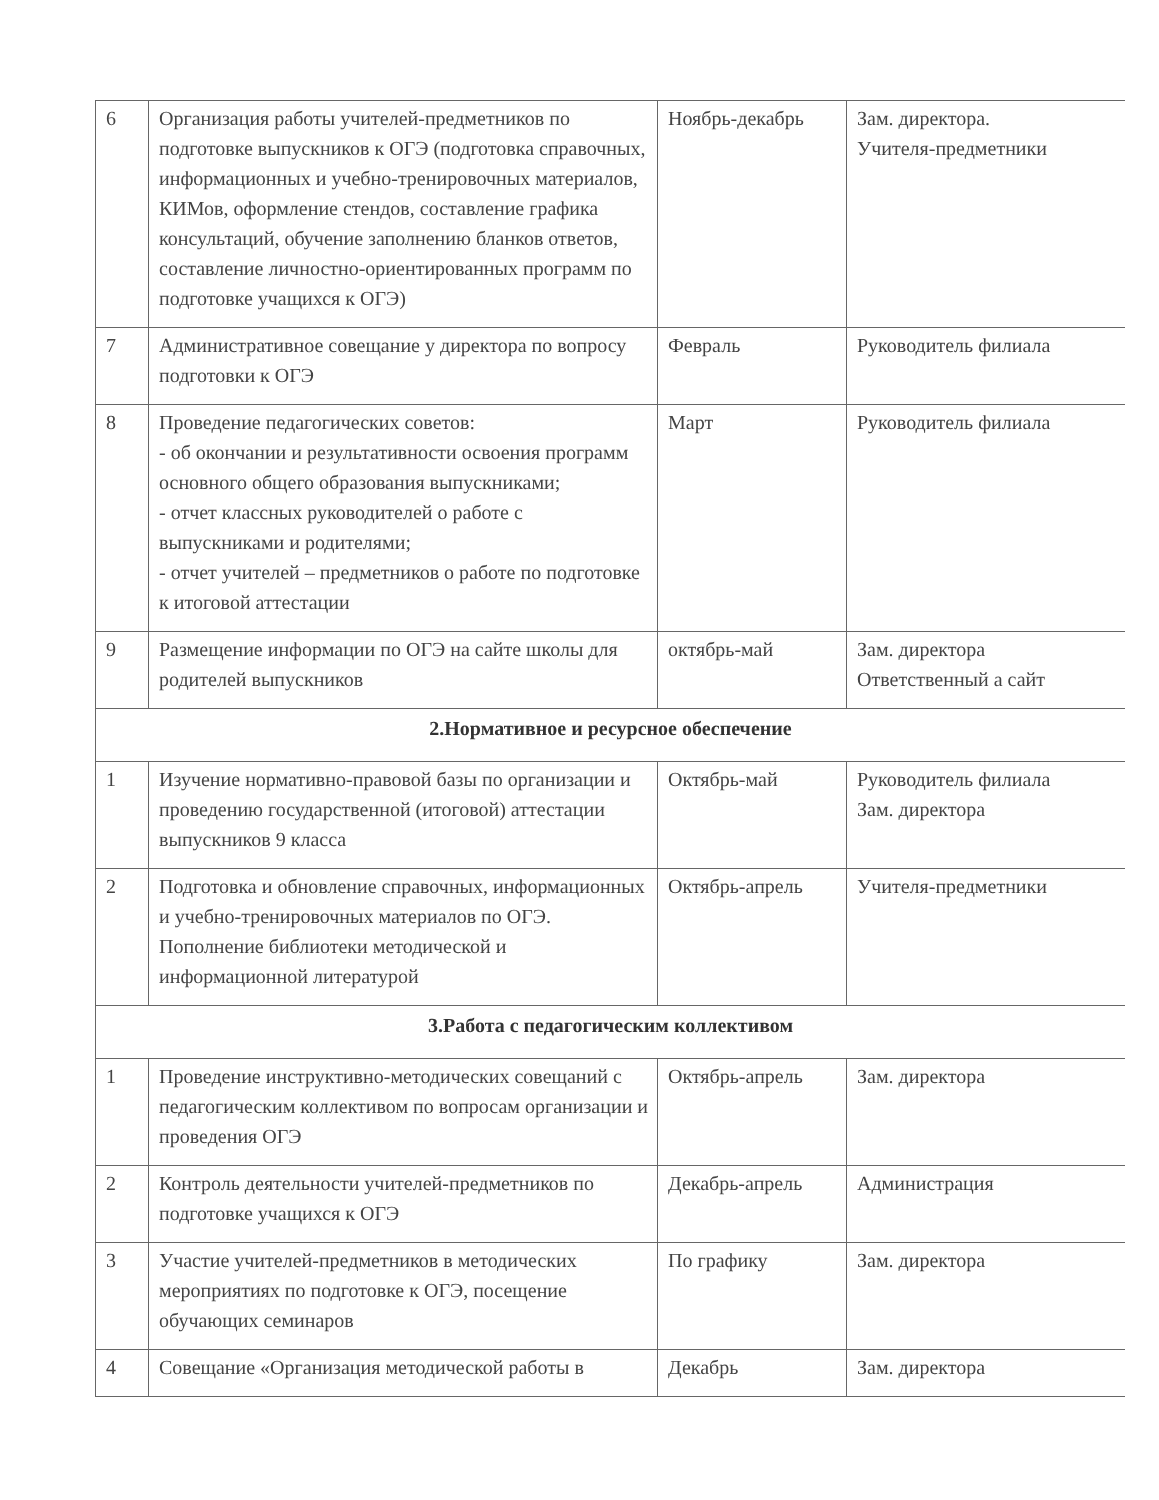| 6 | Организация работы учителей-предметников по подготовке выпускников к ОГЭ (подготовка справочных, информационных и учебно-тренировочных материалов, КИМов, оформление стендов, составление графика консультаций, обучение заполнению бланков ответов, составление личностно-ориентированных программ по подготовке учащихся к ОГЭ) | Ноябрь-декабрь | Зам. директора. Учителя-предметники |
| 7 | Административное совещание у директора по вопросу подготовки к ОГЭ | Февраль | Руководитель филиала |
| 8 | Проведение педагогических советов: - об окончании и результативности освоения программ основного общего образования выпускниками; - отчет классных руководителей о работе с выпускниками и родителями; - отчет учителей – предметников о работе по подготовке к итоговой аттестации | Март | Руководитель филиала |
| 9 | Размещение информации по ОГЭ на сайте школы для родителей выпускников | октябрь-май | Зам. директора Ответственный а сайт |
| 2.Нормативное и ресурсное обеспечение | | | |
| 1 | Изучение нормативно-правовой базы по организации и проведению государственной (итоговой) аттестации выпускников 9 класса | Октябрь-май | Руководитель филиала Зам. директора |
| 2 | Подготовка и обновление справочных, информационных и учебно-тренировочных материалов по ОГЭ. Пополнение библиотеки методической и информационной литературой | Октябрь-апрель | Учителя-предметники |
| 3.Работа с педагогическим коллективом | | | |
| 1 | Проведение инструктивно-методических совещаний с педагогическим коллективом по вопросам организации и проведения ОГЭ | Октябрь-апрель | Зам. директора |
| 2 | Контроль деятельности учителей-предметников по подготовке учащихся к ОГЭ | Декабрь-апрель | Администрация |
| 3 | Участие учителей-предметников в методических мероприятиях по подготовке к ОГЭ, посещение обучающих семинаров | По графику | Зам. директора |
| 4 | Совещание «Организация методической работы в | Декабрь | Зам. директора |